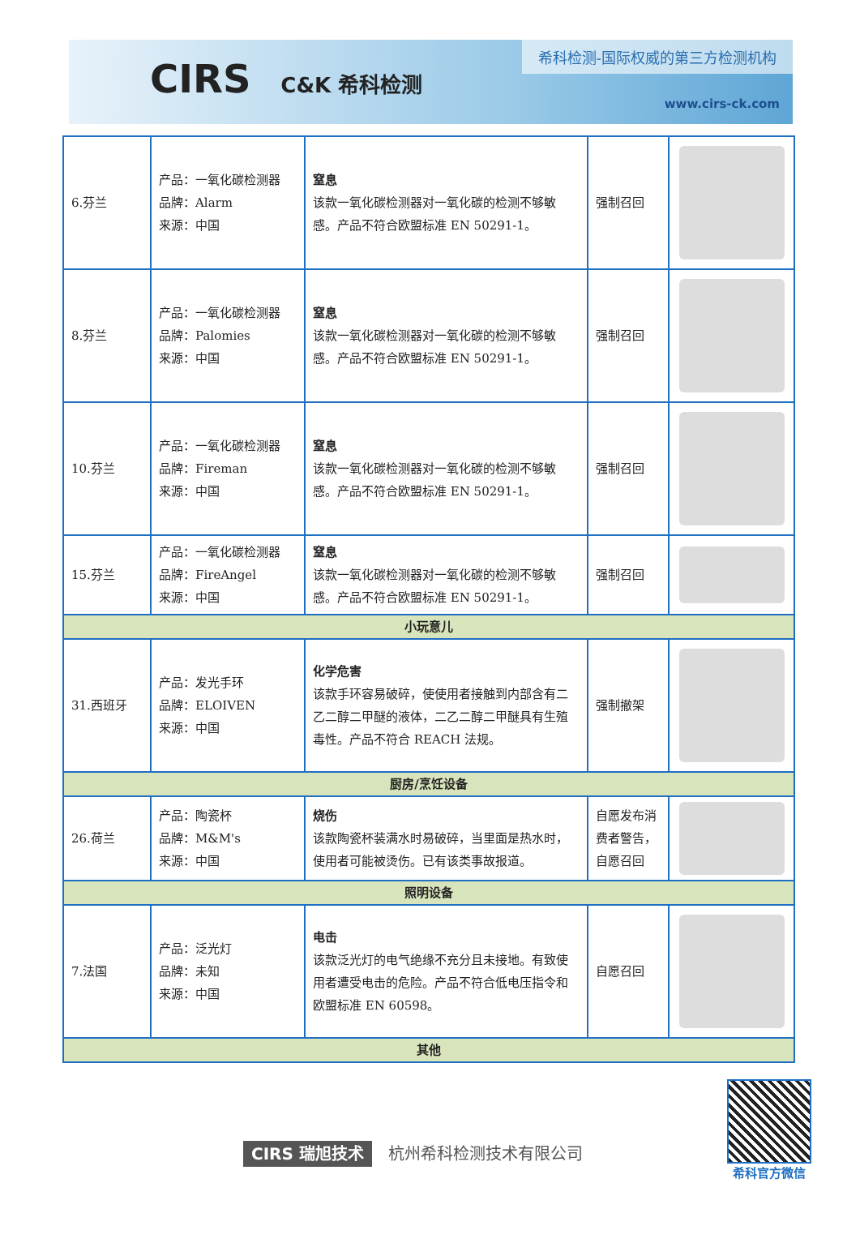CIRS C&K 希科检测
希科检测-国际权威的第三方检测机构
www.cirs-ck.com
| 6.芬兰 | 产品：一氧化碳检测器 品牌：Alarm 来源：中国 | 窒息 该款一氧化碳检测器对一氧化碳的检测不够敏感。产品不符合欧盟标准 EN 50291-1。 | 强制召回 | |
| 8.芬兰 | 产品：一氧化碳检测器 品牌：Palomies 来源：中国 | 窒息 该款一氧化碳检测器对一氧化碳的检测不够敏感。产品不符合欧盟标准 EN 50291-1。 | 强制召回 | |
| 10.芬兰 | 产品：一氧化碳检测器 品牌：Fireman 来源：中国 | 窒息 该款一氧化碳检测器对一氧化碳的检测不够敏感。产品不符合欧盟标准 EN 50291-1。 | 强制召回 | |
| 15.芬兰 | 产品：一氧化碳检测器 品牌：FireAngel 来源：中国 | 窒息 该款一氧化碳检测器对一氧化碳的检测不够敏感。产品不符合欧盟标准 EN 50291-1。 | 强制召回 | |
| 小玩意儿 | | | | |
| 31.西班牙 | 产品：发光手环 品牌：ELOIVEN 来源：中国 | 化学危害 该款手环容易破碎，使使用者接触到内部含有二乙二醇二甲醚的液体，二乙二醇二甲醚具有生殖毒性。产品不符合 REACH 法规。 | 强制撤架 | |
| 厨房/烹饪设备 | | | | |
| 26.荷兰 | 产品：陶瓷杯 品牌：M&M's 来源：中国 | 烧伤 该款陶瓷杯装满水时易破碎，当里面是热水时，使用者可能被烫伤。已有该类事故报道。 | 自愿发布消费者警告，自愿召回 | |
| 照明设备 | | | | |
| 7.法国 | 产品：泛光灯 品牌：未知 来源：中国 | 电击 该款泛光灯的电气绝缘不充分且未接地。有致使用者遭受电击的危险。产品不符合低电压指令和欧盟标准 EN 60598。 | 自愿召回 | |
| 其他 | | | | |
CIRS 瑞旭技术 杭州希科检测技术有限公司
希科官方微信